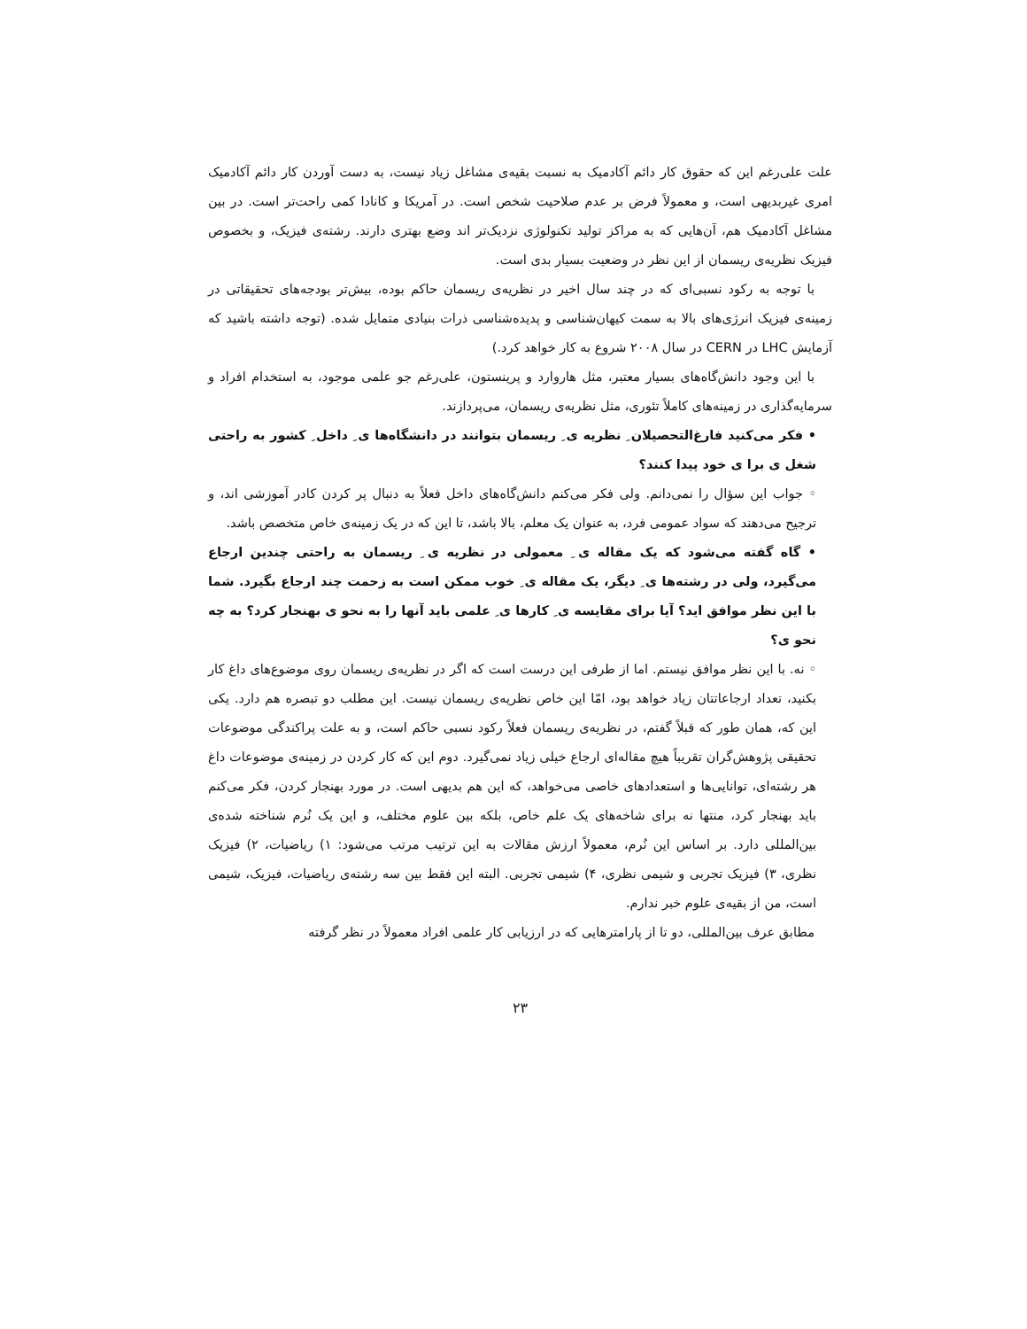علت علی‌رغم این که حقوق کار دائم آکادمیک به نسبت بقیه‌ی مشاغل زیاد نیست، به دست آوردن کار دائم آکادمیک امری غیربدیهی است، و معمولاً فرض بر عدم صلاحیت شخص است. در آمریکا و کانادا کمی راحت‌تر است. در بین مشاغل آکادمیک هم، آن‌هایی که به مراکز تولید تکنولوژی نزدیک‌تر اند وضع بهتری دارند. رشته‌ی فیزیک، و بخصوص فیزیک نظریه‌ی ریسمان از این نظر در وضعیت بسیار بدی است.
با توجه به رکود نسبی‌ای که در چند سال اخیر در نظریه‌ی ریسمان حاکم بوده، بیش‌تر بودجه‌های تحقیقاتی در زمینه‌ی فیزیک انرژی‌های بالا به سمت کیهان‌شناسی و پدیده‌شناسی ذرات بنیادی متمایل شده. (توجه داشته باشید که آزمایش LHC در CERN در سال ۲۰۰۸ شروع به کار خواهد کرد.)
با این وجود دانش‌گاه‌های بسیار معتبر، مثل هاروارد و پرینستون، علی‌رغم جو علمی موجود، به استخدام افراد و سرمایه‌گذاری در زمینه‌های کاملاً تئوری، مثل نظریه‌ی ریسمان، می‌پردازند.
• فکر می‌کنید فارغ‌التحصیلان ِ نظریه ی ِ ریسمان بتوانند در دانشگاه‌ها ی ِ داخل ِ کشور به راحتی شغل ی برا ی خود پیدا کنند؟
◦ جواب این سؤال را نمی‌دانم. ولی فکر می‌کنم دانش‌گاه‌های داخل فعلاً به دنبال پر کردن کادر آموزشی اند، و ترجیح می‌دهند که سواد عمومی فرد، به عنوان یک معلم، بالا باشد، تا این که در یک زمینه‌ی خاص متخصص باشد.
• گاه گفته می‌شود که یک مقاله ی ِ معمولی در نظریه ی ِ ریسمان به راحتی چندین ارجاع می‌گیرد، ولی در رشته‌ها ی ِ دیگر، یک مقاله ی ِ خوب ممکن است به زحمت چند ارجاع بگیرد. شما با این نظر موافق اید؟ آیا برای مقایسه ی ِ کارها ی ِ علمی باید آنها را به نحو ی بهنجار کرد؟ به چه نحو ی؟
◦ نه. با این نظر موافق نیستم. اما از طرفی این درست است که اگر در نظریه‌ی ریسمان روی موضوع‌های داغ کار بکنید، تعداد ارجاعاتتان زیاد خواهد بود، امّا این خاص نظریه‌ی ریسمان نیست. این مطلب دو تبصره هم دارد. یکی این که، همان طور که قبلاً گفتم، در نظریه‌ی ریسمان فعلاً رکود نسبی حاکم است، و به علت پراکندگی موضوعات تحقیقی پژوهش‌گران تقریباً هیچ مقاله‌ای ارجاع خیلی زیاد نمی‌گیرد. دوم این که کار کردن در زمینه‌ی موضوعات داغ هر رشته‌ای، توانایی‌ها و استعدادهای خاصی می‌خواهد، که این هم بدیهی است. در مورد بهنجار کردن، فکر می‌کنم باید بهنجار کرد، منتها نه برای شاخه‌های یک علم خاص، بلکه بین علوم مختلف، و این یک نُرم شناخته شده‌ی بین‌المللی دارد. بر اساس این نُرم، معمولاً ارزش مقالات به این ترتیب مرتب می‌شود: ۱) ریاضیات، ۲) فیزیک نظری، ۳) فیزیک تجربی و شیمی نظری، ۴) شیمی تجربی. البته این فقط بین سه رشته‌ی ریاضیات، فیزیک، شیمی است، من از بقیه‌ی علوم خبر ندارم.
مطابق عرف بین‌المللی، دو تا از پارامترهایی که در ارزیابی کار علمی افراد معمولاً در نظر گرفته
۲۳